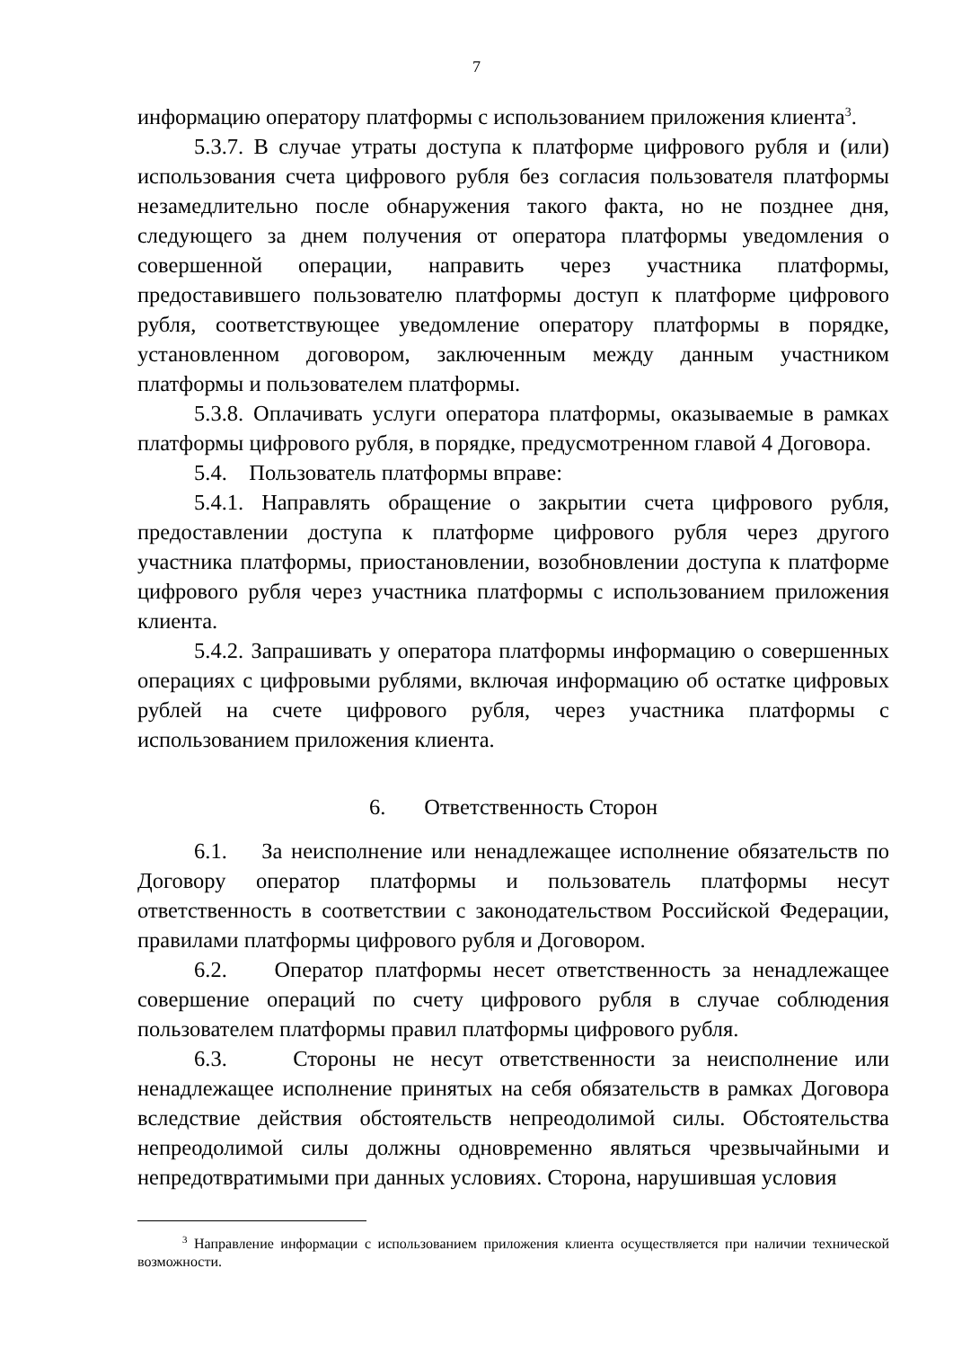7
информацию оператору платформы с использованием приложения клиента<sup>3</sup>.
5.3.7. В случае утраты доступа к платформе цифрового рубля и (или) использования счета цифрового рубля без согласия пользователя платформы незамедлительно после обнаружения такого факта, но не позднее дня, следующего за днем получения от оператора платформы уведомления о совершенной операции, направить через участника платформы, предоставившего пользователю платформы доступ к платформе цифрового рубля, соответствующее уведомление оператору платформы в порядке, установленном договором, заключенным между данным участником платформы и пользователем платформы.
5.3.8. Оплачивать услуги оператора платформы, оказываемые в рамках платформы цифрового рубля, в порядке, предусмотренном главой 4 Договора.
5.4. Пользователь платформы вправе:
5.4.1. Направлять обращение о закрытии счета цифрового рубля, предоставлении доступа к платформе цифрового рубля через другого участника платформы, приостановлении, возобновлении доступа к платформе цифрового рубля через участника платформы с использованием приложения клиента.
5.4.2. Запрашивать у оператора платформы информацию о совершенных операциях с цифровыми рублями, включая информацию об остатке цифровых рублей на счете цифрового рубля, через участника платформы с использованием приложения клиента.
6. Ответственность Сторон
6.1. За неисполнение или ненадлежащее исполнение обязательств по Договору оператор платформы и пользователь платформы несут ответственность в соответствии с законодательством Российской Федерации, правилами платформы цифрового рубля и Договором.
6.2. Оператор платформы несет ответственность за ненадлежащее совершение операций по счету цифрового рубля в случае соблюдения пользователем платформы правил платформы цифрового рубля.
6.3. Стороны не несут ответственности за неисполнение или ненадлежащее исполнение принятых на себя обязательств в рамках Договора вследствие действия обстоятельств непреодолимой силы. Обстоятельства непреодолимой силы должны одновременно являться чрезвычайными и непредотвратимыми при данных условиях. Сторона, нарушившая условия
<sup>3</sup> Направление информации с использованием приложения клиента осуществляется при наличии технической возможности.